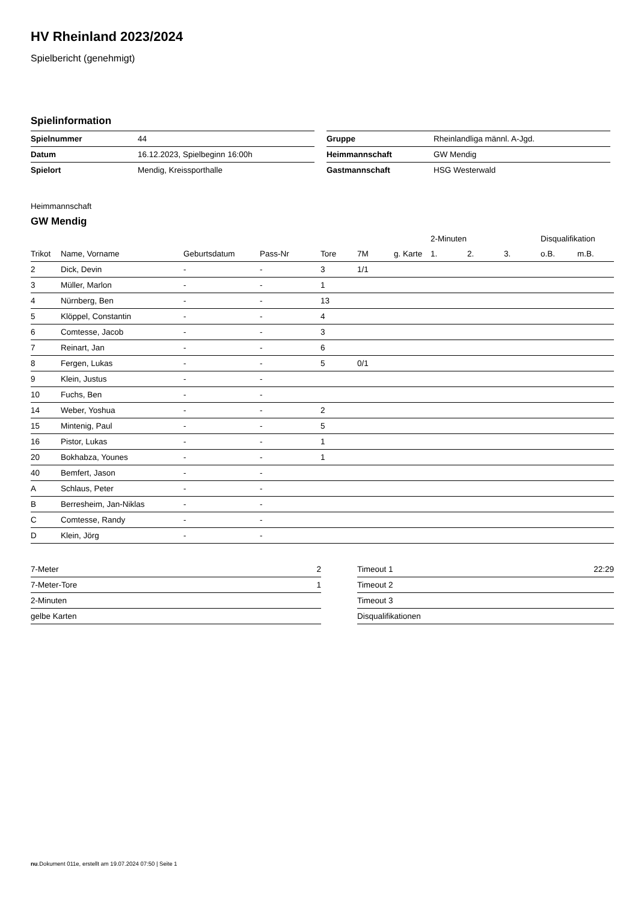HV Rheinland 2023/2024
Spielbericht (genehmigt)
Spielinformation
| Spielnummer | 44 |
| Datum | 16.12.2023, Spielbeginn 16:00h |
| Spielort | Mendig, Kreissporthalle |
| Gruppe | Rheinlandliga männl. A-Jgd. |
| Heimmannschaft | GW Mendig |
| Gastmannschaft | HSG Westerwald |
Heimmannschaft
GW Mendig
| | | | | | | | 2-Minuten | | | Disqualifikation | |
| --- | --- | --- | --- | --- | --- | --- | --- | --- | --- | --- | --- |
| Trikot | Name, Vorname | Geburtsdatum | Pass-Nr | Tore | 7M | g. Karte | 1. | 2. | 3. | o.B. | m.B. |
| 2 | Dick, Devin | - | - | 3 | 1/1 | | | | | | |
| 3 | Müller, Marlon | - | - | 1 | | | | | | | |
| 4 | Nürnberg, Ben | - | - | 13 | | | | | | | |
| 5 | Klöppel, Constantin | - | - | 4 | | | | | | | |
| 6 | Comtesse, Jacob | - | - | 3 | | | | | | | |
| 7 | Reinart, Jan | - | - | 6 | | | | | | | |
| 8 | Fergen, Lukas | - | - | 5 | 0/1 | | | | | | |
| 9 | Klein, Justus | - | - | | | | | | | | |
| 10 | Fuchs, Ben | - | - | | | | | | | | |
| 14 | Weber, Yoshua | - | - | 2 | | | | | | | |
| 15 | Mintenig, Paul | - | - | 5 | | | | | | | |
| 16 | Pistor, Lukas | - | - | 1 | | | | | | | |
| 20 | Bokhabza, Younes | - | - | 1 | | | | | | | |
| 40 | Bemfert, Jason | - | - | | | | | | | | |
| A | Schlaus, Peter | - | - | | | | | | | | |
| B | Berresheim, Jan-Niklas | - | - | | | | | | | | |
| C | Comtesse, Randy | - | - | | | | | | | | |
| D | Klein, Jörg | - | - | | | | | | | | |
| 7-Meter | 2 |
| 7-Meter-Tore | 1 |
| 2-Minuten | |
| gelbe Karten | |
| Timeout 1 | 22:29 |
| Timeout 2 | |
| Timeout 3 | |
| Disqualifikationen | |
nu.Dokument 011e, erstellt am 19.07.2024 07:50 | Seite 1